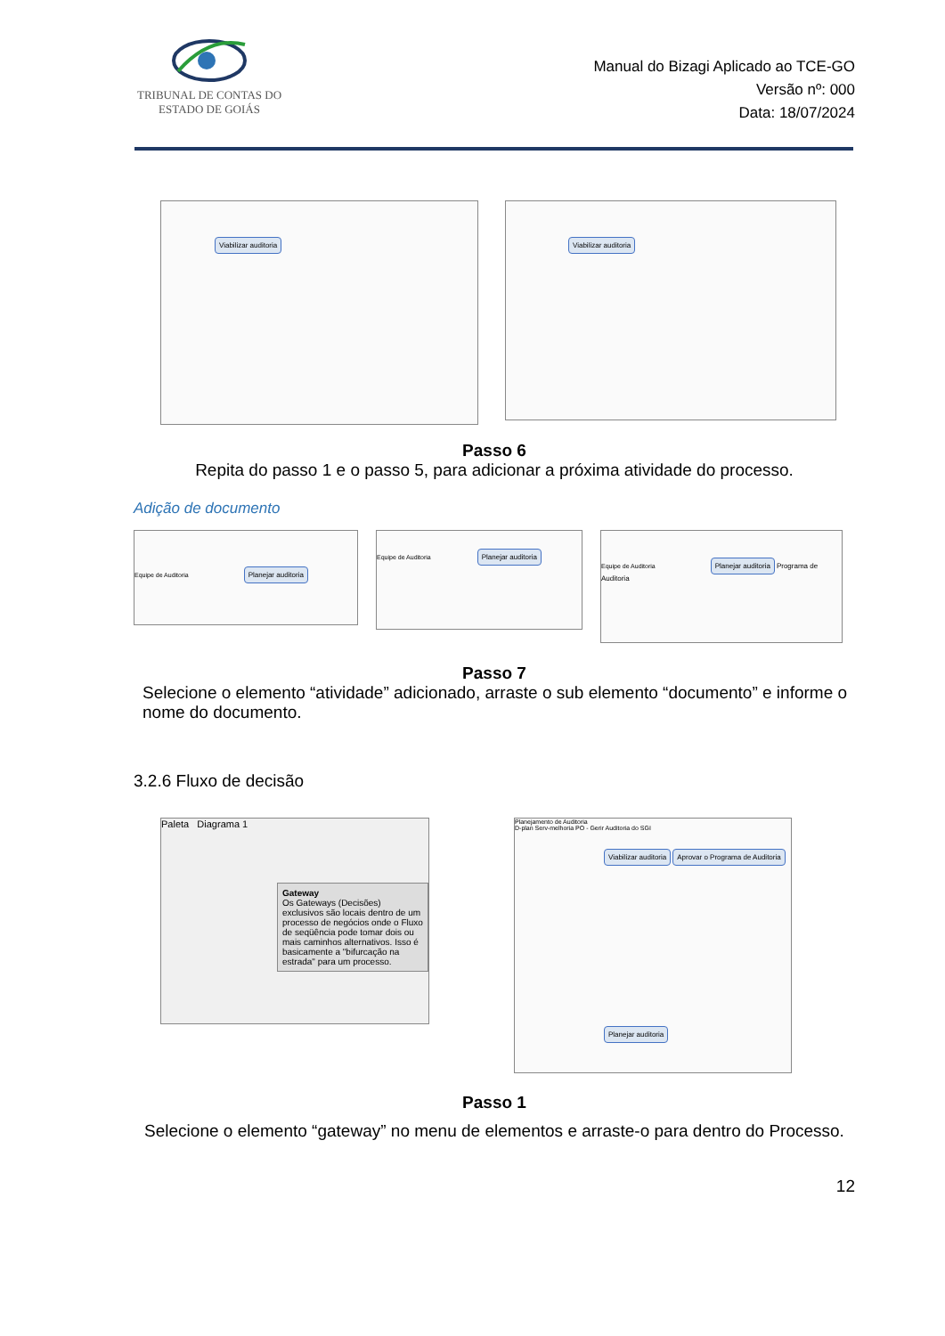TRIBUNAL DE CONTAS DO
ESTADO DE GOIÁS
Manual do Bizagi Aplicado ao TCE-GO
Versão nº: 000
Data: 18/07/2024
Viabilizar auditoria
Viabilizar auditoria
Passo 6
Repita do passo 1 e o passo 5, para adicionar a próxima atividade do processo.
Adição de documento
Equipe de Auditoria Planejar auditoria
Equipe de Auditoria Planejar auditoria
Equipe de Auditoria Planejar auditoria Programa de Auditoria
Passo 7
Selecione o elemento “atividade” adicionado, arraste o sub elemento “documento” e informe o nome do documento.
3.2.6 Fluxo de decisão
Paleta Diagrama 1
Gateway
Os Gateways (Decisões) exclusivos são locais dentro de um processo de negócios onde o Fluxo de seqüência pode tomar dois ou mais caminhos alternativos. Isso é basicamente a "bifurcação na estrada" para um processo.
Planejamento de Auditoria
D-plan Serv-melhoria PO - Gerir Auditoria do SGI
Viabilizar auditoria Aprovar o Programa de Auditoria
Planejar auditoria
Passo 1
Selecione o elemento “gateway” no menu de elementos e arraste-o para dentro do Processo.
12